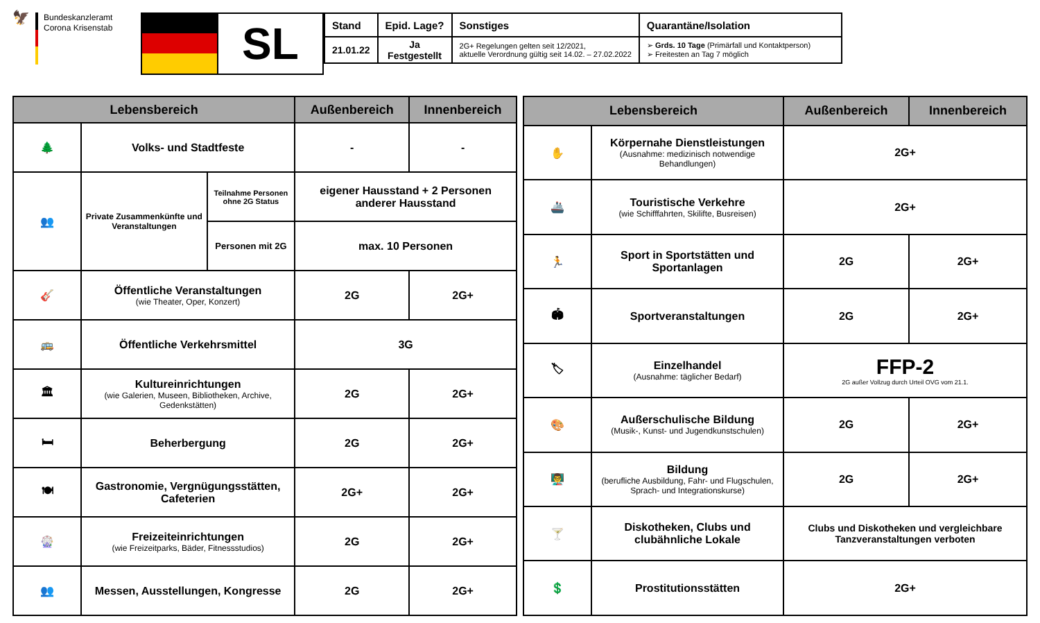🦅
Bundeskanzleramt
Corona Krisenstab
SL
| Stand | Epid. Lage? | Sonstiges | Quarantäne/Isolation |
| --- | --- | --- | --- |
| 21.01.22 | Ja Festgestellt | 2G+ Regelungen gelten seit 12/2021, aktuelle Verordnung gültig seit 14.02. – 27.02.2022 | ➢ Grds. 10 Tage (Primärfall und Kontaktperson) ➢ Freitesten an Tag 7 möglich |
| Lebensbereich | | | Außenbereich | Innenbereich |
| --- | --- | --- | --- | --- |
| 🌲 | Volks- und Stadtfeste | | - | - |
| 👥 | Private Zusammenkünfte und Veranstaltungen | Teilnahme Personen ohne 2G Status | eigener Hausstand + 2 Personen anderer Hausstand | |
| | | Personen mit 2G | max. 10 Personen | |
| 🎸 | Öffentliche Veranstaltungen (wie Theater, Oper, Konzert) | | 2G | 2G+ |
| 🚌 | Öffentliche Verkehrsmittel | | 3G | |
| 🏛 | Kultureinrichtungen (wie Galerien, Museen, Bibliotheken, Archive, Gedenkstätten) | | 2G | 2G+ |
| 🛏 | Beherbergung | | 2G | 2G+ |
| 🍽 | Gastronomie, Vergnügungsstätten, Cafeterien | | 2G+ | 2G+ |
| 🎡 | Freizeiteinrichtungen (wie Freizeitparks, Bäder, Fitnessstudios) | | 2G | 2G+ |
| 👥 | Messen, Ausstellungen, Kongresse | | 2G | 2G+ |
| Lebensbereich | | Außenbereich | Innenbereich |
| --- | --- | --- | --- |
| ✋ | Körpernahe Dienstleistungen (Ausnahme: medizinisch notwendige Behandlungen) | 2G+ | |
| 🚢 | Touristische Verkehre (wie Schifffahrten, Skilifte, Busreisen) | 2G+ | |
| 🏃 | Sport in Sportstätten und Sportanlagen | 2G | 2G+ |
| 🏟 | Sportveranstaltungen | 2G | 2G+ |
| 🏷 | Einzelhandel (Ausnahme: täglicher Bedarf) | FFP-2 2G außer Vollzug durch Urteil OVG vom 21.1. | |
| 🎨 | Außerschulische Bildung (Musik-, Kunst- und Jugendkunstschulen) | 2G | 2G+ |
| 👨‍🏫 | Bildung (berufliche Ausbildung, Fahr- und Flugschulen, Sprach- und Integrationskurse) | 2G | 2G+ |
| 🍸 | Diskotheken, Clubs und clubähnliche Lokale | Clubs und Diskotheken und vergleichbare Tanzveranstaltungen verboten | |
| 💲 | Prostitutionsstätten | 2G+ | |